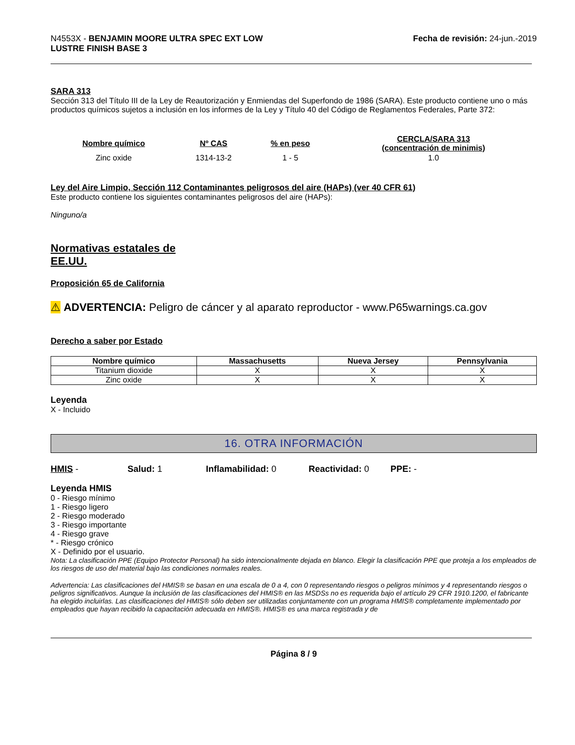N4553X - BENJAMIN MOORE ULTRA SPEC EXT LOW
LUSTRE FINISH BASE 3
Fecha de revisión: 24-jun.-2019
SARA 313
Sección 313 del Título III de la Ley de Reautorización y Enmiendas del Superfondo de 1986 (SARA). Este producto contiene uno o más productos químicos sujetos a inclusión en los informes de la Ley y Título 40 del Código de Reglamentos Federales, Parte 372:
| Nombre químico | Nº CAS | % en peso | CERCLA/SARA 313 (concentración de minimis) |
| --- | --- | --- | --- |
| Zinc oxide | 1314-13-2 | 1 - 5 | 1.0 |
Ley del Aire Limpio, Sección 112 Contaminantes peligrosos del aire (HAPs) (ver 40 CFR 61)
Este producto contiene los siguientes contaminantes peligrosos del aire (HAPs):
Ninguno/a
Normativas estatales de
EE.UU.
Proposición 65 de California
⚠ ADVERTENCIA: Peligro de cáncer y al aparato reproductor - www.P65warnings.ca.gov
Derecho a saber por Estado
| Nombre químico | Massachusetts | Nueva Jersey | Pennsylvania |
| --- | --- | --- | --- |
| Titanium dioxide | X | X | X |
| Zinc oxide | X | X | X |
Leyenda
X - Incluido
16. OTRA INFORMACIÓN
HMIS - Salud: 1 Inflamabilidad: 0 Reactividad: 0 PPE: -
Leyenda HMIS
0 - Riesgo mínimo
1 - Riesgo ligero
2 - Riesgo moderado
3 - Riesgo importante
4 - Riesgo grave
* - Riesgo crónico
X - Definido por el usuario.
Nota: La clasificación PPE (Equipo Protector Personal) ha sido intencionalmente dejada en blanco. Elegir la clasificación PPE que proteja a los empleados de los riesgos de uso del material bajo las condiciones normales reales.
Advertencia: Las clasificaciones del HMIS® se basan en una escala de 0 a 4, con 0 representando riesgos o peligros mínimos y 4 representando riesgos o peligros significativos. Aunque la inclusión de las clasificaciones del HMIS® en las MSDSs no es requerida bajo el artículo 29 CFR 1910.1200, el fabricante ha elegido incluirlas. Las clasificaciones del HMIS® sólo deben ser utilizadas conjuntamente con un programa HMIS® completamente implementado por empleados que hayan recibido la capacitación adecuada en HMIS®. HMIS® es una marca registrada y de
Página 8 / 9